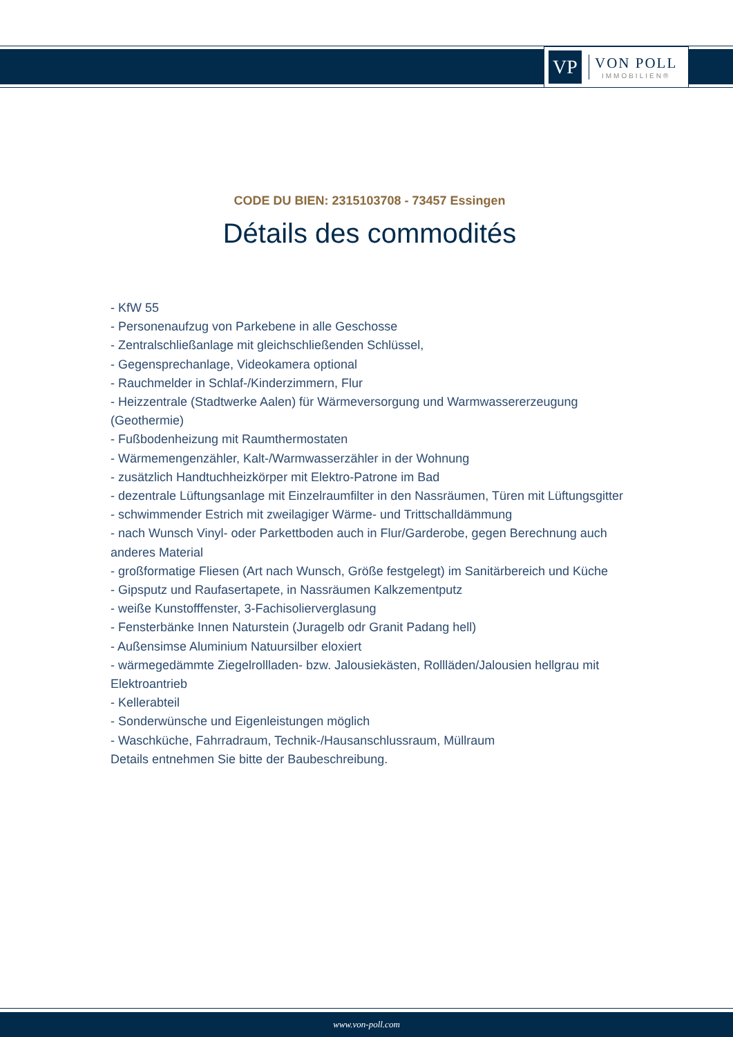VP
VON POLL
IMMOBILIEN®
CODE DU BIEN: 2315103708 - 73457 Essingen
Détails des commodités
- KfW 55
- Personenaufzug von Parkebene in alle Geschosse
- Zentralschließanlage mit gleichschließenden Schlüssel,
- Gegensprechanlage, Videokamera optional
- Rauchmelder in Schlaf-/Kinderzimmern, Flur
- Heizzentrale (Stadtwerke Aalen) für Wärmeversorgung und Warmwassererzeugung (Geothermie)
- Fußbodenheizung mit Raumthermostaten
- Wärmemengenzähler, Kalt-/Warmwasserzähler in der Wohnung
- zusätzlich Handtuchheizkörper mit Elektro-Patrone im Bad
- dezentrale Lüftungsanlage mit Einzelraumfilter in den Nassräumen, Türen mit Lüftungsgitter
- schwimmender Estrich mit zweilagiger Wärme- und Trittschalldämmung
- nach Wunsch Vinyl- oder Parkettboden auch in Flur/Garderobe, gegen Berechnung auch anderes Material
- großformatige Fliesen (Art nach Wunsch, Größe festgelegt) im Sanitärbereich und Küche
- Gipsputz und Raufasertapete, in Nassräumen Kalkzementputz
- weiße Kunstofffenster, 3-Fachisolierverglasung
- Fensterbänke Innen Naturstein (Juragelb odr Granit Padang hell)
- Außensimse Aluminium Natuursilber eloxiert
- wärmegedämmte Ziegelrollladen- bzw. Jalousiekästen, Rollläden/Jalousien hellgrau mit Elektroantrieb
- Kellerabteil
- Sonderwünsche und Eigenleistungen möglich
- Waschküche, Fahrradraum, Technik-/Hausanschlussraum, Müllraum
Details entnehmen Sie bitte der Baubeschreibung.
www.von-poll.com